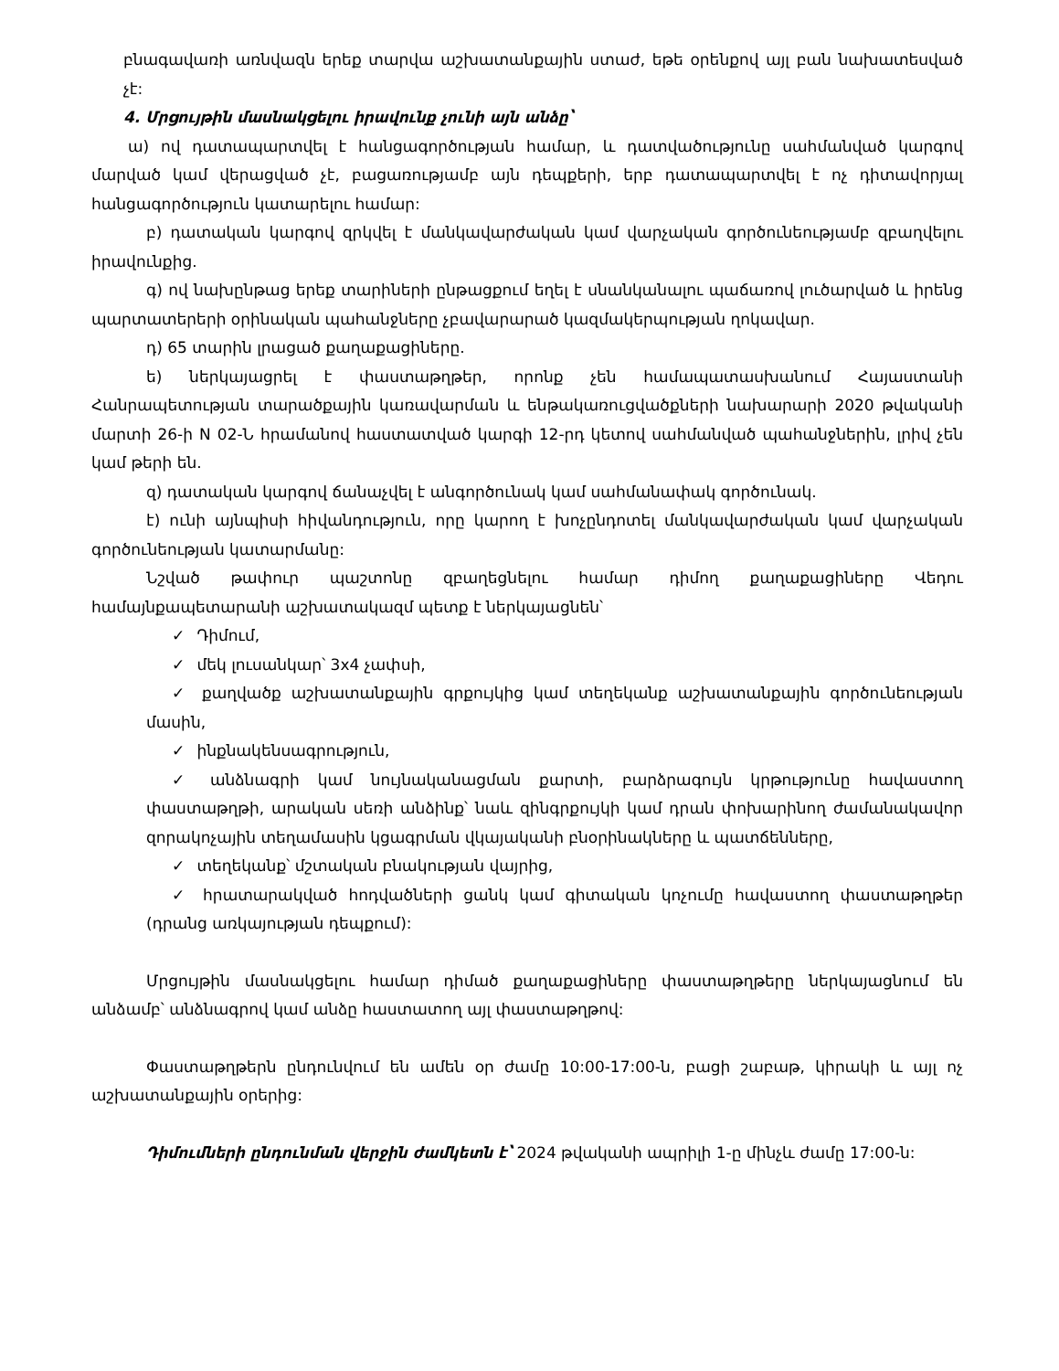բնագավառի առնվազն երեք տարվա աշխատանքային ստաժ, եթե օրենքով այլ բան նախատեսված չէ:
4. Մրցույթին մասնակցելու իրավունք չունի այն անձը՝
ա) ով դատապարտվել է հանցագործության համար, և դատվածությունը սահմանված կարգով մարված կամ վերացված չէ, բացառությամբ այն դեպքերի, երբ դատապարտվել է ոչ դիտավորյալ հանցագործություն կատարելու համար:
բ) դատական կարգով զրկվել է մանկավարժական կամ վարչական գործունեությամբ զբաղվելու իրավունքից.
գ) ով նախընթաց երեք տարիների ընթացքում եղել է սնանկանալու պաճառով լուծարված և իրենց պարտատերերի օրինական պահանջները չբավարարած կազմակերպության ղոկավար.
դ) 65 տարին լրացած քաղաքացիները.
ե) ներկայացրել է փաստաթղթեր, որոնք չեն համապատասխանում Հայաստանի Հանրապետության տարածքային կառավարման և ենթակառուցվածքների նախարարի 2020 թվականի մարտի 26-ի N 02-Ն հրամանով հաստատված կարգի 12-րդ կետով սահմանված պահանջներին, լրիվ չեն կամ թերի են.
զ) դատական կարգով ճանաչվել է անգործունակ կամ սահմանափակ գործունակ.
է) ունի այնպիսի հիվանդություն, որը կարող է խոչընդոտել մանկավարժական կամ վարչական գործունեության կատարմանը:
Նշված թափուր պաշտոնը զբաղեցնելու համար դիմող քաղաքացիները Վեդու համայնքապետարանի աշխատակազմ պետք է ներկայացնեն՝
✓ Դիմում,
✓ մեկ լուսանկար՝ 3x4 չափսի,
✓ քաղվածք աշխատանքային գրքույկից կամ տեղեկանք աշխատանքային գործունեության մասին,
✓ ինքնակենսագրություն,
✓ անձնագրի կամ նույնականացման քարտի, բարձրագույն կրթությունը հավաստող փաստաթղթի, արական սեռի անձինք՝ նաև զինգրքույկի կամ դրան փոխարինող ժամանակավոր զորակոչային տեղամասին կցագրման վկայականի բնօրինակները և պատճենները,
✓ տեղեկանք՝ մշտական բնակության վայրից,
✓ հրատարակված հոդվածների ցանկ կամ գիտական կոչումը հավաստող փաստաթղթեր (դրանց առկայության դեպքում):
Մրցույթին մասնակցելու համար դիմած քաղաքացիները փաստաթղթերը ներկայացնում են անձամբ՝ անձնագրով կամ անձը հաստատող այլ փաստաթղթով:
Փաստաթղթերն ընդունվում են ամեն օր ժամը 10:00-17:00-ն, բացի շաբաթ, կիրակի և այլ ոչ աշխատանքային օրերից:
Դիմումների ընդունման վերջին ժամկետն է՝ 2024 թվականի ապրիլի 1-ը մինչև ժամը 17:00-ն: